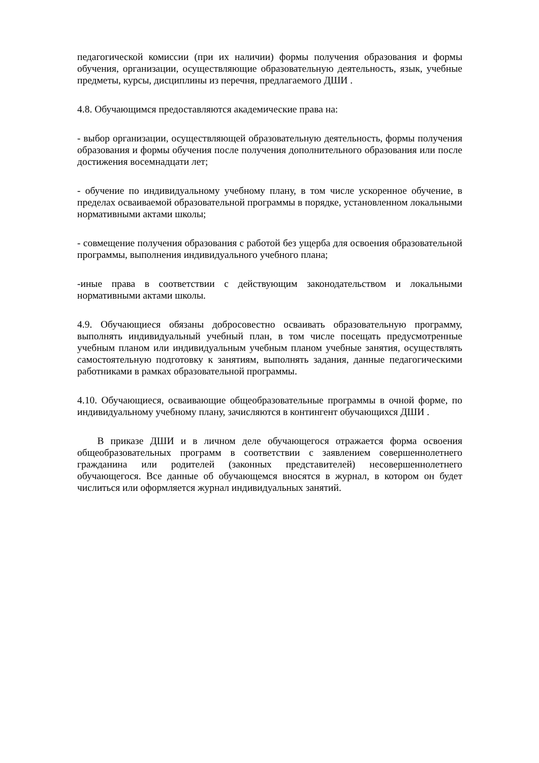педагогической комиссии (при их наличии) формы получения образования и формы обучения, организации, осуществляющие образовательную деятельность, язык, учебные предметы, курсы, дисциплины из перечня, предлагаемого ДШИ .
4.8. Обучающимся предоставляются академические права на:
- выбор организации, осуществляющей образовательную деятельность, формы получения образования и формы обучения после получения дополнительного образования или после достижения восемнадцати лет;
- обучение по индивидуальному учебному плану, в том числе ускоренное обучение, в пределах осваиваемой образовательной программы в порядке, установленном локальными нормативными актами школы;
- совмещение получения образования с работой без ущерба для освоения образовательной программы, выполнения индивидуального учебного плана;
-иные права в соответствии с действующим законодательством и локальными нормативными актами школы.
4.9. Обучающиеся обязаны добросовестно осваивать образовательную программу, выполнять индивидуальный учебный план, в том числе посещать предусмотренные учебным планом или индивидуальным учебным планом учебные занятия, осуществлять самостоятельную подготовку к занятиям, выполнять задания, данные педагогическими работниками в рамках образовательной программы.
4.10. Обучающиеся, осваивающие общеобразовательные программы в очной форме, по индивидуальному учебному плану, зачисляются в контингент обучающихся ДШИ .
В приказе ДШИ и в личном деле обучающегося отражается форма освоения общеобразовательных программ в соответствии с заявлением совершеннолетнего гражданина или родителей (законных представителей) несовершеннолетнего обучающегося. Все данные об обучающемся вносятся в журнал, в котором он будет числиться или оформляется журнал индивидуальных занятий.